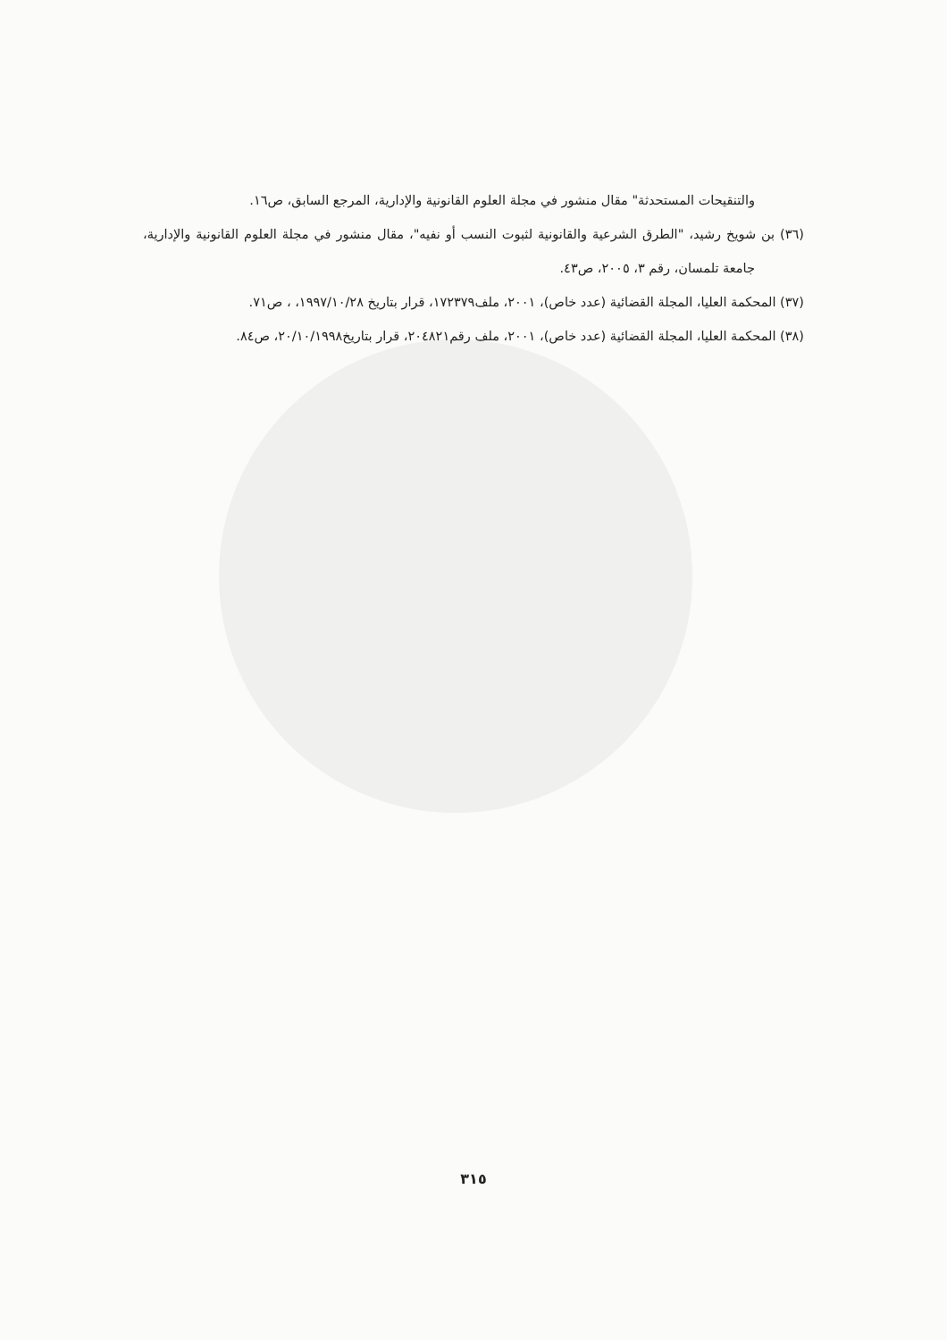والتنقيحات المستحدثة" مقال منشور في مجلة العلوم القانونية والإدارية، المرجع السابق، ص١٦.
(٣٦) بن شويخ رشيد، "الطرق الشرعية والقانونية لثبوت النسب أو نفيه"، مقال منشور في مجلة العلوم القانونية والإدارية، جامعة تلمسان، رقم ٣، ٢٠٠٥، ص٤٣.
(٣٧) المحكمة العليا، المجلة القضائية (عدد خاص)، ٢٠٠١، ملف١٧٢٣٧٩، قرار بتاريخ ١٩٩٧/١٠/٢٨، ، ص٧١.
(٣٨) المحكمة العليا، المجلة القضائية (عدد خاص)، ٢٠٠١، ملف رقم٢٠٤٨٢١، قرار بتاريخ٢٠/١٠/١٩٩٨، ص٨٤.
٣١٥